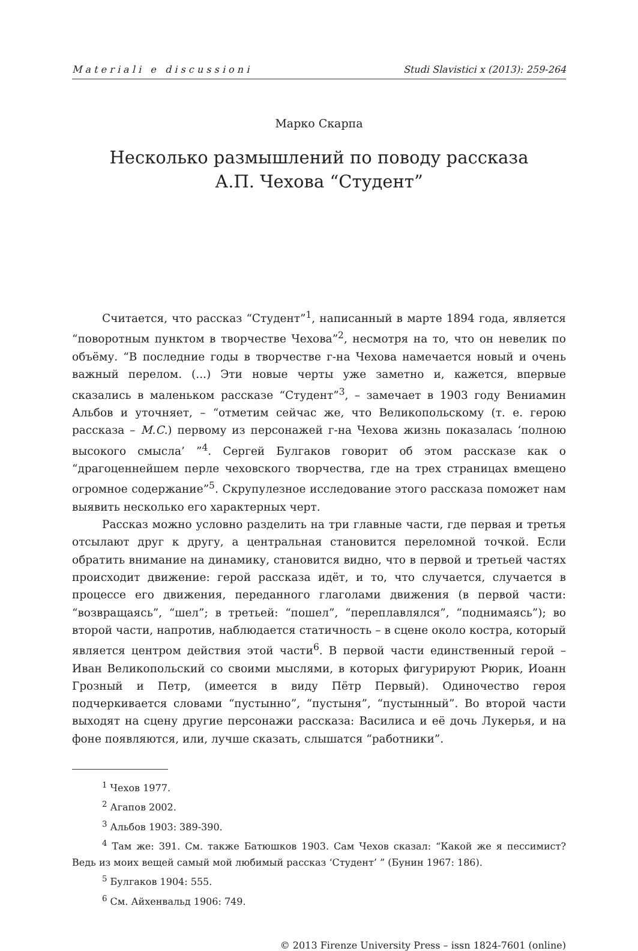M a t e r i a l i e d i s c u s s i o n i Studi Slavistici x (2013): 259-264
Марко Скарпа
Несколько размышлений по поводу рассказа
А.П. Чехова “Студент”
Считается, что рассказ “Студент”<sup>1</sup>, написанный в марте 1894 года, является “поворотным пунктом в творчестве Чехова”<sup>2</sup>, несмотря на то, что он невелик по объёму. “В последние годы в творчестве г-на Чехова намечается новый и очень важный перелом. (...) Эти новые черты уже заметно и, кажется, впервые сказались в маленьком рассказе “Студент”<sup>3</sup>, – замечает в 1903 году Вениамин Альбов и уточняет, – “отметим сейчас же, что Великопольскому (т. е. герою рассказа – М.С.) первому из персонажей г-на Чехова жизнь показалась ‘полною высокого смысла’ ”<sup>4</sup>. Сергей Булгаков говорит об этом рассказе как о “драгоценнейшем перле чеховского творчества, где на трех страницах вмещено огромное содержание”<sup>5</sup>. Скрупулезное исследование этого рассказа поможет нам выявить несколько его характерных черт.
Рассказ можно условно разделить на три главные части, где первая и третья отсылают друг к другу, а центральная становится переломной точкой. Если обратить внимание на динамику, становится видно, что в первой и третьей частях происходит движение: герой рассказа идёт, и то, что случается, случается в процессе его движения, переданного глаголами движения (в первой части: “возвращаясь”, “шел”; в третьей: “пошел”, “переплавлялся”, “поднимаясь”); во второй части, напротив, наблюдается статичность – в сцене около костра, который является центром действия этой части<sup>6</sup>. В первой части единственный герой – Иван Великопольский со своими мыслями, в которых фигурируют Рюрик, Иоанн Грозный и Петр, (имеется в виду Пётр Первый). Одиночество героя подчеркивается словами “пустынно”, “пустыня”, “пустынный”. Во второй части выходят на сцену другие персонажи рассказа: Василиса и её дочь Лукерья, и на фоне появляются, или, лучше сказать, слышатся “работники”.
<sup>1</sup> Чехов 1977.
<sup>2</sup> Агапов 2002.
<sup>3</sup> Альбов 1903: 389-390.
<sup>4</sup> Там же: 391. См. также Батюшков 1903. Сам Чехов сказал: “Какой же я пессимист? Ведь из моих вещей самый мой любимый рассказ ‘Студент’ ” (Бунин 1967: 186).
<sup>5</sup> Булгаков 1904: 555.
<sup>6</sup> См. Айхенвальд 1906: 749.
© 2013 Firenze University Press – issn 1824-7601 (online)